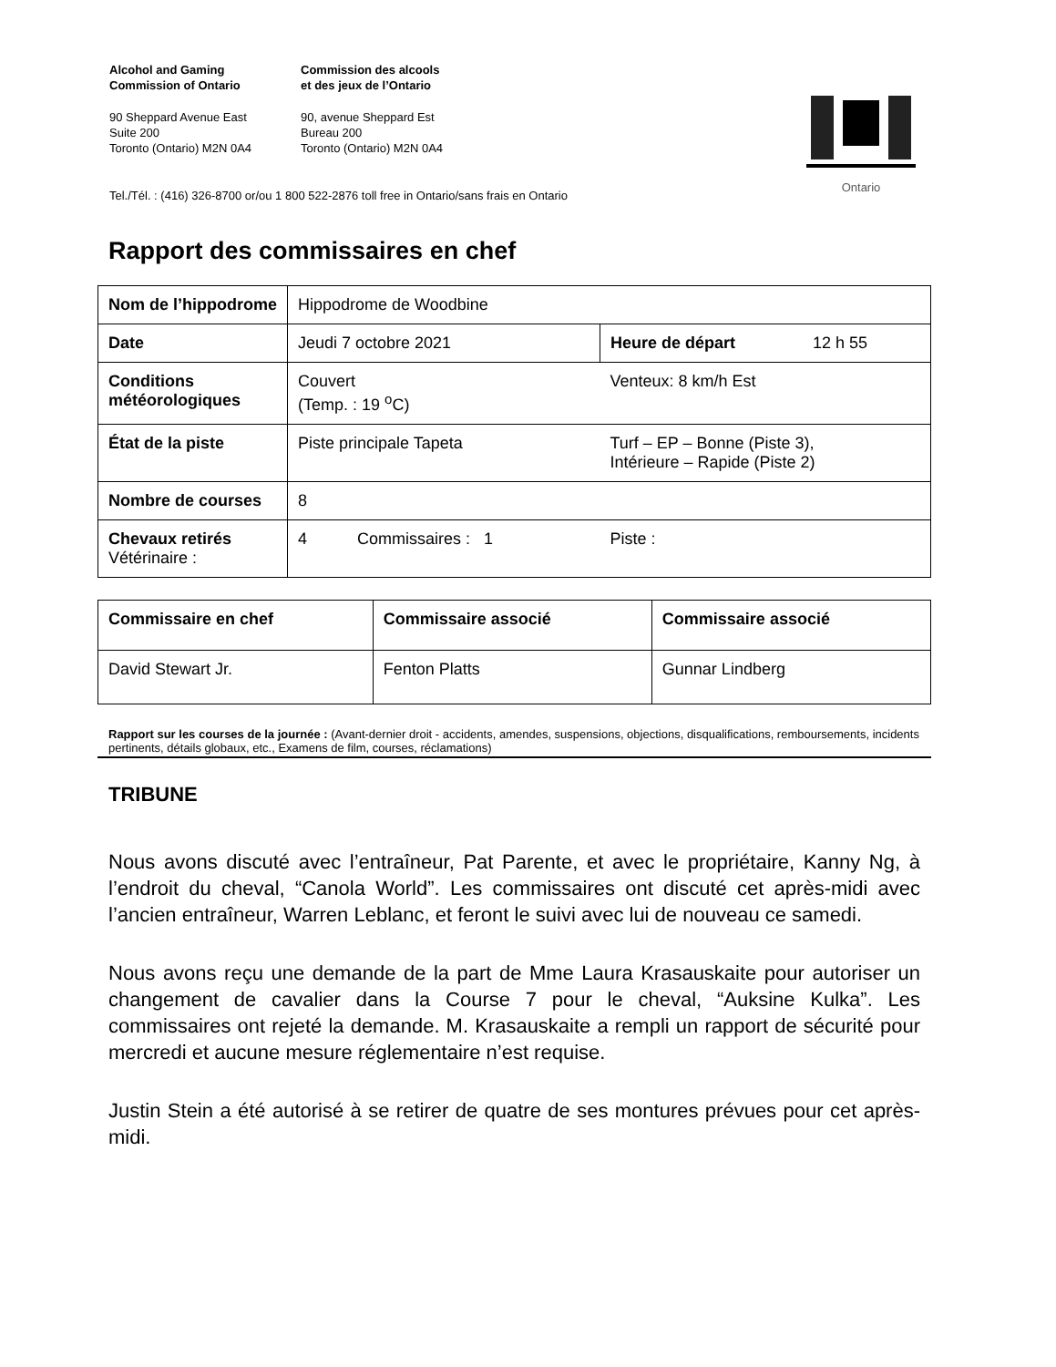Alcohol and Gaming
Commission of Ontario
Commission des alcools
et des jeux de l’Ontario
90 Sheppard Avenue East
Suite 200
Toronto (Ontario) M2N 0A4
90, avenue Sheppard Est
Bureau 200
Toronto (Ontario) M2N 0A4
Tel./Tél. : (416) 326-8700 or/ou 1 800 522-2876 toll free in Ontario/sans frais en Ontario
Ontario
Rapport des commissaires en chef
| Nom de l’hippodrome | Hippodrome de Woodbine | | |
| Date | Jeudi 7 octobre 2021 | Heure de départ | 12 h 55 |
| Conditions météorologiques | Couvert (Temp. : 19 <sup>o</sup>C) | Venteux: 8 km/h Est | |
| État de la piste | Piste principale Tapeta | Turf – EP – Bonne (Piste 3), Intérieure – Rapide (Piste 2) | |
| Nombre de courses | 8 | | |
| Chevaux retirés Vétérinaire : | 4 Commissaires : 1 | Piste : | |
| Commissaire en chef | Commissaire associé | Commissaire associé |
| David Stewart Jr. | Fenton Platts | Gunnar Lindberg |
Rapport sur les courses de la journée : (Avant-dernier droit - accidents, amendes, suspensions, objections, disqualifications, remboursements, incidents pertinents, détails globaux, etc., Examens de film, courses, réclamations)
TRIBUNE
Nous avons discuté avec l’entraîneur, Pat Parente, et avec le propriétaire, Kanny Ng, à l’endroit du cheval, “Canola World”. Les commissaires ont discuté cet après-midi avec l’ancien entraîneur, Warren Leblanc, et feront le suivi avec lui de nouveau ce samedi.
Nous avons reçu une demande de la part de Mme Laura Krasauskaite pour autoriser un changement de cavalier dans la Course 7 pour le cheval, “Auksine Kulka”. Les commissaires ont rejeté la demande. M. Krasauskaite a rempli un rapport de sécurité pour mercredi et aucune mesure réglementaire n’est requise.
Justin Stein a été autorisé à se retirer de quatre de ses montures prévues pour cet après-midi.